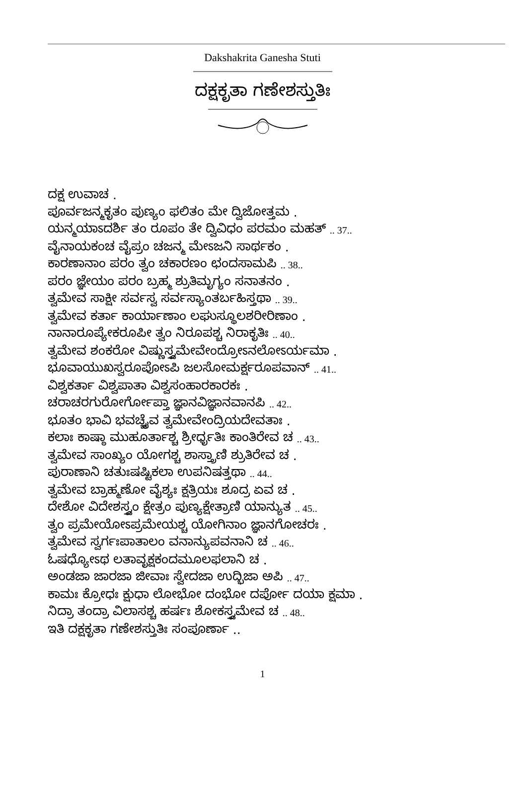Dakshakrita Ganesha Stuti
ದಕ್ಷಕೃತಾ ಗಣೇಶಸ್ತುತಿಃ
ದಕ್ಷ ಉವಾಚ .
ಪೂರ್ವಜನ್ಮಕೃತಂ ಪುಣ್ಯಂ ಫಲಿತಂ ಮೇ ದ್ವಿಜೋತ್ತಮ .
ಯನ್ಮಯಾಽದರ್ಶಿ ತಂ ರೂಪಂ ತೇ ದ್ವಿವಿಧಂ ಪರಮಂ ಮಹತ್ .. 37..
ವೈನಾಯಕಂಚ ವೈಪ್ರಂ ಚಜನ್ಮ ಮೇಽಜನಿ ಸಾರ್ಥಕಂ .
ಕಾರಣಾನಾಂ ಪರಂ ತ್ವಂ ಚಕಾರಣಂ ಛಂದಸಾಮಪಿ .. 38..
ಪರಂ ಜ್ಞೇಯಂ ಪರಂ ಬ್ರಹ್ಮ ಶ್ರುತಿಮೃಗ್ಯಂ ಸನಾತನಂ .
ತ್ವಮೇವ ಸಾಕ್ಷೀ ಸರ್ವಸ್ವ ಸರ್ವಸ್ಯಾಂತರ್ಬಹಿಸ್ತಥಾ .. 39..
ತ್ವಮೇವ ಕರ್ತಾ ಕಾರ್ಯಾಣಾಂ ಲಘುಸ್ಥೂಲಶರೀರಿಣಾಂ .
ನಾನಾರೂಪ್ಯೇಕರೂಪೀ ತ್ವಂ ನಿರೂಪಶ್ಚ ನಿರಾಕೃತಿಃ .. 40..
ತ್ವಮೇವ ಶಂಕರೋ ವಿಷ್ಣುಸ್ತ್ವಮೇವೇಂದ್ರೋಽನಲೋಽರ್ಯಮಾ .
ಭೂವಾಯುಖಸ್ವರೂಪೋಽಪಿ ಜಲಸೋಮರ್ಕ್ಷರೂಪವಾನ್ .. 41..
ವಿಶ್ವಕರ್ತಾ ವಿಶ್ವಪಾತಾ ವಿಶ್ವಸಂಹಾರಕಾರಕಃ .
ಚರಾಚರಗುರೋರ್ಗೋಪ್ತಾ ಜ್ಞಾನವಿಜ್ಞಾನವಾನಪಿ .. 42..
ಭೂತಂ ಭಾವಿ ಭವಚ್ಚೈವ ತ್ವಮೇವೇಂದ್ರಿಯದೇವತಾಃ .
ಕಲಾಃ ಕಾಷ್ಠಾ ಮುಹೂರ್ತಾಶ್ಚ ಶ್ರೀರ್ಧೃತಿಃ ಕಾಂತಿರೇವ ಚ .. 43..
ತ್ವಮೇವ ಸಾಂಖ್ಯಂ ಯೋಗಶ್ಚ ಶಾಸ್ತ್ರಾಣಿ ಶ್ರುತಿರೇವ ಚ .
ಪುರಾಣಾನಿ ಚತುಃಷಷ್ಟಿಕಲಾ ಉಪನಿಷತ್ತಥಾ .. 44..
ತ್ವಮೇವ ಬ್ರಾಹ್ಮಣೋ ವೈಶ್ಯಃ ಕ್ಷತ್ರಿಯಃ ಶೂದ್ರ ಏವ ಚ .
ದೇಶೋ ವಿದೇಶಸ್ತ್ವಂ ಕ್ಷೇತ್ರಂ ಪುಣ್ಯಕ್ಷೇತ್ರಾಣಿ ಯಾನ್ಯುತ .. 45..
ತ್ವಂ ಪ್ರಮೇಯೋಽಪ್ರಮೇಯಶ್ಚ ಯೋಗಿನಾಂ ಜ್ಞಾನಗೋಚರಃ .
ತ್ವಮೇವ ಸ್ವರ್ಗಃಪಾತಾಲಂ ವನಾನ್ಯುಪವನಾನಿ ಚ .. 46..
ಓಷಧ್ಯೋಽಥ ಲತಾವೃಕ್ಷಕಂದಮೂಲಫಲಾನಿ ಚ .
ಅಂಡಜಾ ಜಾರಜಾ ಜೀವಾಃ ಸ್ವೇದಜಾ ಉದ್ಭಿಜಾ ಅಪಿ .. 47..
ಕಾಮಃ ಕ್ರೋಧಃ ಕ್ಷುಧಾ ಲೋಭೋ ದಂಭೋ ದರ್ಪೋ ದಯಾ ಕ್ಷಮಾ .
ನಿದ್ರಾ ತಂದ್ರಾ ವಿಲಾಸಶ್ಚ ಹರ್ಷಃ ಶೋಕಸ್ತ್ವಮೇವ ಚ .. 48..
ಇತಿ ದಕ್ಷಕೃತಾ ಗಣೇಶಸ್ತುತಿಃ ಸಂಪೂರ್ಣಾ ..
1